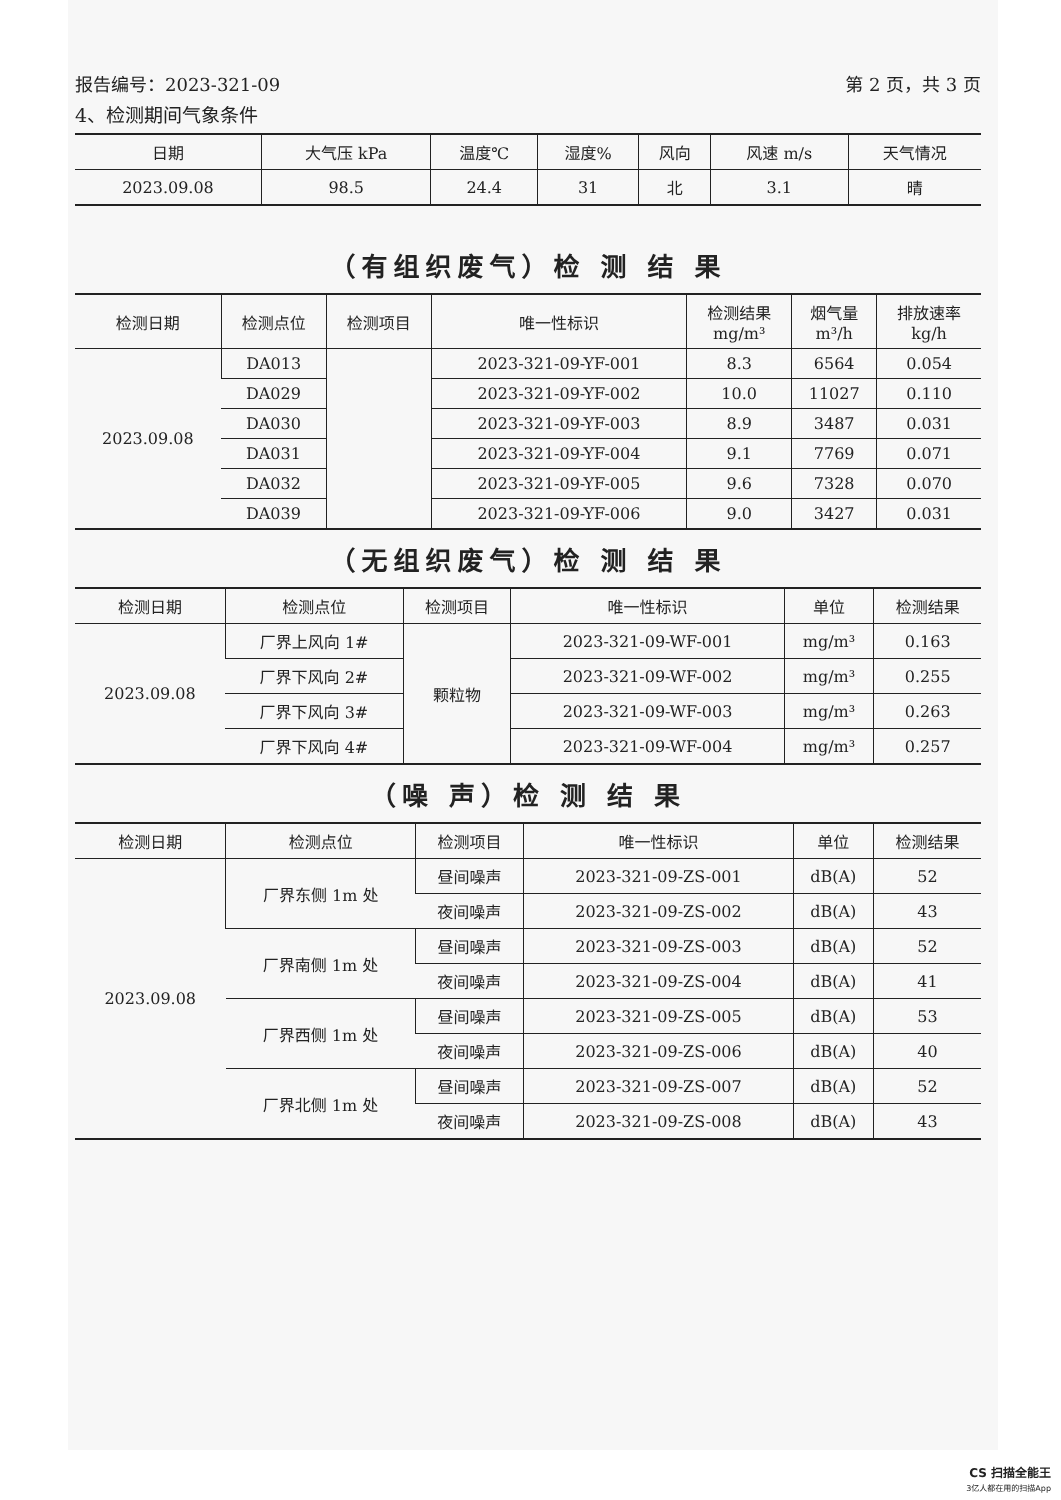报告编号：2023-321-09 第 2 页，共 3 页
4、检测期间气象条件
| 日期 | 大气压 kPa | 温度℃ | 湿度% | 风向 | 风速 m/s | 天气情况 |
| --- | --- | --- | --- | --- | --- | --- |
| 2023.09.08 | 98.5 | 24.4 | 31 | 北 | 3.1 | 晴 |
（有组织废气）检 测 结 果
| 检测日期 | 检测点位 | 检测项目 | 唯一性标识 | 检测结果 mg/m³ | 烟气量 m³/h | 排放速率 kg/h |
| --- | --- | --- | --- | --- | --- | --- |
| 2023.09.08 | DA013 | | 2023-321-09-YF-001 | 8.3 | 6564 | 0.054 |
| | DA029 | | 2023-321-09-YF-002 | 10.0 | 11027 | 0.110 |
| | DA030 | | 2023-321-09-YF-003 | 8.9 | 3487 | 0.031 |
| | DA031 | | 2023-321-09-YF-004 | 9.1 | 7769 | 0.071 |
| | DA032 | | 2023-321-09-YF-005 | 9.6 | 7328 | 0.070 |
| | DA039 | | 2023-321-09-YF-006 | 9.0 | 3427 | 0.031 |
（无组织废气）检 测 结 果
| 检测日期 | 检测点位 | 检测项目 | 唯一性标识 | 单位 | 检测结果 |
| --- | --- | --- | --- | --- | --- |
| 2023.09.08 | 厂界上风向 1# | 颗粒物 | 2023-321-09-WF-001 | mg/m³ | 0.163 |
| | 厂界下风向 2# | | 2023-321-09-WF-002 | mg/m³ | 0.255 |
| | 厂界下风向 3# | | 2023-321-09-WF-003 | mg/m³ | 0.263 |
| | 厂界下风向 4# | | 2023-321-09-WF-004 | mg/m³ | 0.257 |
（噪 声）检 测 结 果
| 检测日期 | 检测点位 | 检测项目 | 唯一性标识 | 单位 | 检测结果 |
| --- | --- | --- | --- | --- | --- |
| 2023.09.08 | 厂界东侧 1m 处 | 昼间噪声 | 2023-321-09-ZS-001 | dB(A) | 52 |
| | | 夜间噪声 | 2023-321-09-ZS-002 | dB(A) | 43 |
| | 厂界南侧 1m 处 | 昼间噪声 | 2023-321-09-ZS-003 | dB(A) | 52 |
| | | 夜间噪声 | 2023-321-09-ZS-004 | dB(A) | 41 |
| | 厂界西侧 1m 处 | 昼间噪声 | 2023-321-09-ZS-005 | dB(A) | 53 |
| | | 夜间噪声 | 2023-321-09-ZS-006 | dB(A) | 40 |
| | 厂界北侧 1m 处 | 昼间噪声 | 2023-321-09-ZS-007 | dB(A) | 52 |
| | | 夜间噪声 | 2023-321-09-ZS-008 | dB(A) | 43 |
CS 扫描全能王
3亿人都在用的扫描App